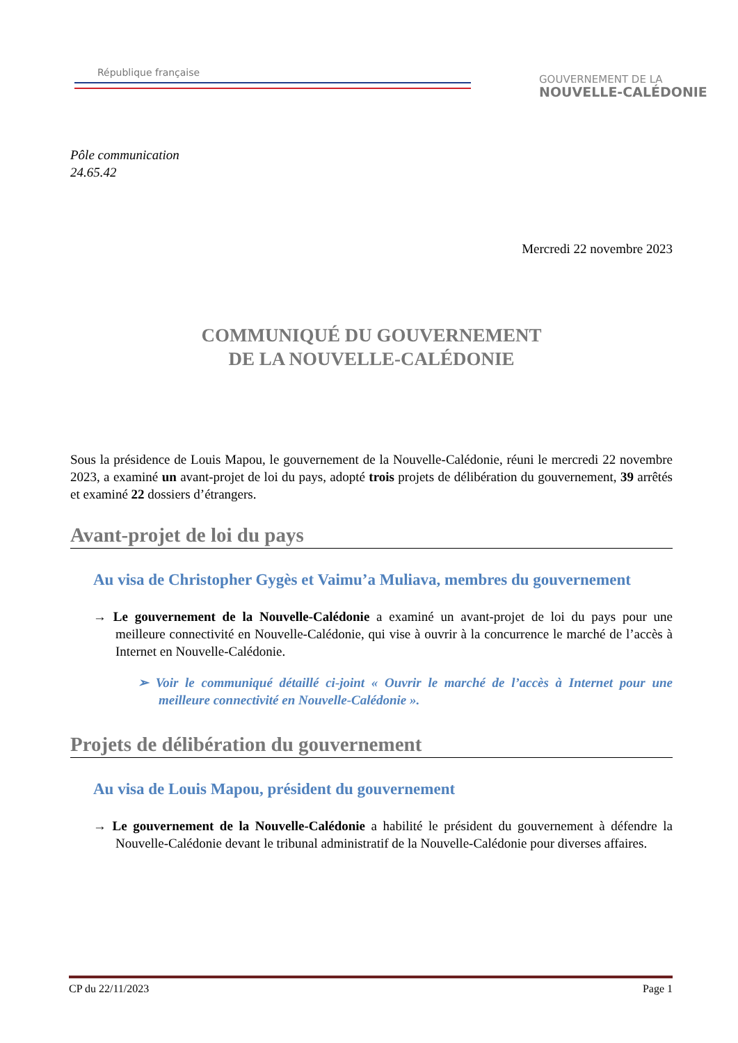République française
GOUVERNEMENT DE LA
NOUVELLE-CALÉDONIE
Pôle communication
24.65.42
Mercredi 22 novembre 2023
COMMUNIQUÉ DU GOUVERNEMENT
DE LA NOUVELLE-CALÉDONIE
Sous la présidence de Louis Mapou, le gouvernement de la Nouvelle-Calédonie, réuni le mercredi 22 novembre 2023, a examiné un avant-projet de loi du pays, adopté trois projets de délibération du gouvernement, 39 arrêtés et examiné 22 dossiers d’étrangers.
Avant-projet de loi du pays
Au visa de Christopher Gygès et Vaimu’a Muliava, membres du gouvernement
→ Le gouvernement de la Nouvelle-Calédonie a examiné un avant-projet de loi du pays pour une meilleure connectivité en Nouvelle-Calédonie, qui vise à ouvrir à la concurrence le marché de l’accès à Internet en Nouvelle-Calédonie.
➢ Voir le communiqué détaillé ci-joint « Ouvrir le marché de l’accès à Internet pour une meilleure connectivité en Nouvelle-Calédonie ».
Projets de délibération du gouvernement
Au visa de Louis Mapou, président du gouvernement
→ Le gouvernement de la Nouvelle-Calédonie a habilité le président du gouvernement à défendre la Nouvelle-Calédonie devant le tribunal administratif de la Nouvelle-Calédonie pour diverses affaires.
CP du 22/11/2023 Page 1